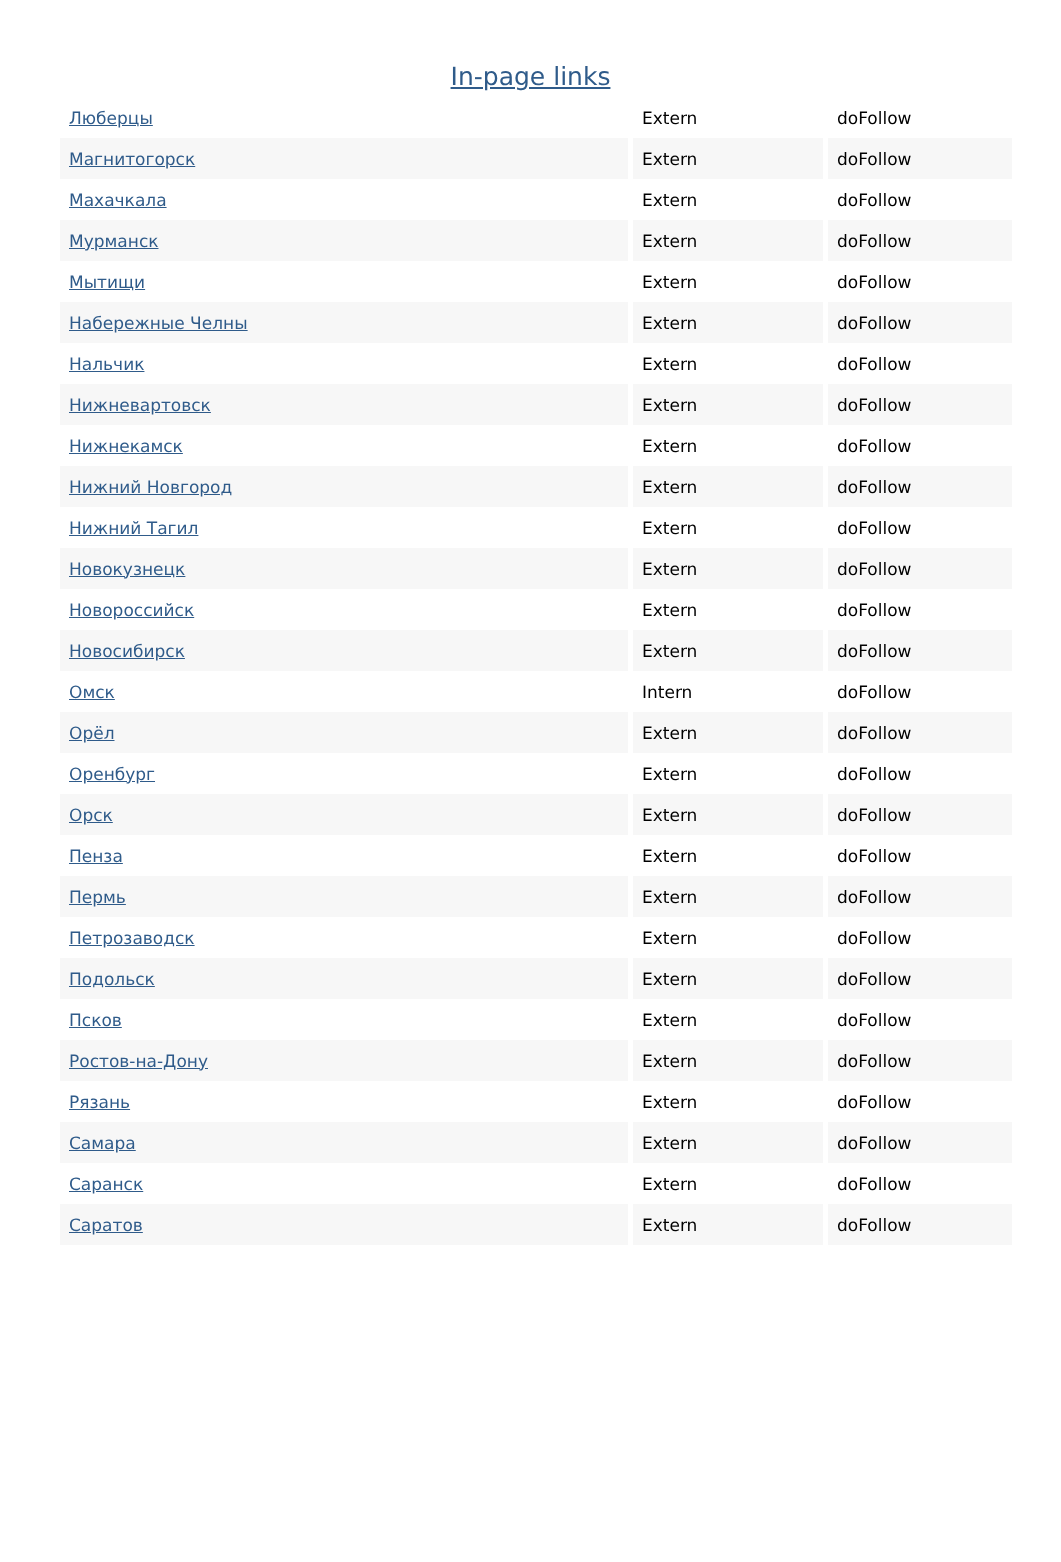In-page links
| Люберцы | Extern | doFollow |
| Магнитогорск | Extern | doFollow |
| Махачкала | Extern | doFollow |
| Мурманск | Extern | doFollow |
| Мытищи | Extern | doFollow |
| Набережные Челны | Extern | doFollow |
| Нальчик | Extern | doFollow |
| Нижневартовск | Extern | doFollow |
| Нижнекамск | Extern | doFollow |
| Нижний Новгород | Extern | doFollow |
| Нижний Тагил | Extern | doFollow |
| Новокузнецк | Extern | doFollow |
| Новороссийск | Extern | doFollow |
| Новосибирск | Extern | doFollow |
| Омск | Intern | doFollow |
| Орёл | Extern | doFollow |
| Оренбург | Extern | doFollow |
| Орск | Extern | doFollow |
| Пенза | Extern | doFollow |
| Пермь | Extern | doFollow |
| Петрозаводск | Extern | doFollow |
| Подольск | Extern | doFollow |
| Псков | Extern | doFollow |
| Ростов-на-Дону | Extern | doFollow |
| Рязань | Extern | doFollow |
| Самара | Extern | doFollow |
| Саранск | Extern | doFollow |
| Саратов | Extern | doFollow |